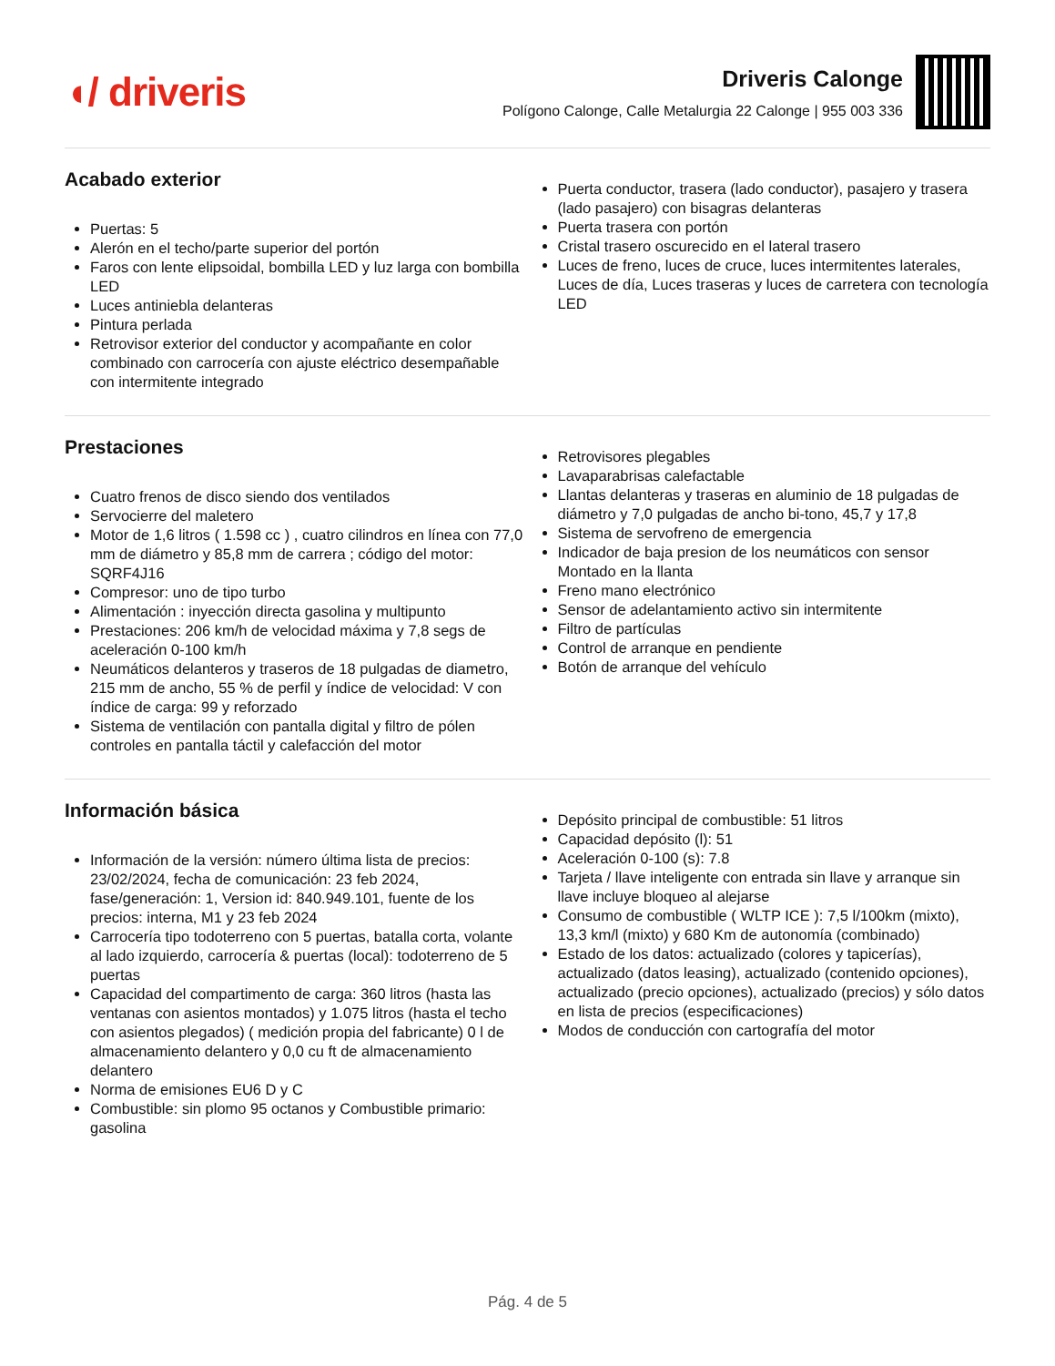◖/ driveris
Driveris Calonge
Polígono Calonge, Calle Metalurgia 22 Calonge | 955 003 336
Acabado exterior
Puertas: 5
Alerón en el techo/parte superior del portón
Faros con lente elipsoidal, bombilla LED y luz larga con bombilla LED
Luces antiniebla delanteras
Pintura perlada
Retrovisor exterior del conductor y acompañante en color combinado con carrocería con ajuste eléctrico desempañable con intermitente integrado
Puerta conductor, trasera (lado conductor), pasajero y trasera (lado pasajero) con bisagras delanteras
Puerta trasera con portón
Cristal trasero oscurecido en el lateral trasero
Luces de freno, luces de cruce, luces intermitentes laterales, Luces de día, Luces traseras y luces de carretera con tecnología LED
Prestaciones
Cuatro frenos de disco siendo dos ventilados
Servocierre del maletero
Motor de 1,6 litros ( 1.598 cc ) , cuatro cilindros en línea con 77,0 mm de diámetro y 85,8 mm de carrera ; código del motor: SQRF4J16
Compresor: uno de tipo turbo
Alimentación : inyección directa gasolina y multipunto
Prestaciones: 206 km/h de velocidad máxima y 7,8 segs de aceleración 0-100 km/h
Neumáticos delanteros y traseros de 18 pulgadas de diametro, 215 mm de ancho, 55 % de perfil y índice de velocidad: V con índice de carga: 99 y reforzado
Sistema de ventilación con pantalla digital y filtro de pólen controles en pantalla táctil y calefacción del motor
Retrovisores plegables
Lavaparabrisas calefactable
Llantas delanteras y traseras en aluminio de 18 pulgadas de diámetro y 7,0 pulgadas de ancho bi-tono, 45,7 y 17,8
Sistema de servofreno de emergencia
Indicador de baja presion de los neumáticos con sensor Montado en la llanta
Freno mano electrónico
Sensor de adelantamiento activo sin intermitente
Filtro de partículas
Control de arranque en pendiente
Botón de arranque del vehículo
Información básica
Información de la versión: número última lista de precios: 23/02/2024, fecha de comunicación: 23 feb 2024, fase/generación: 1, Version id: 840.949.101, fuente de los precios: interna, M1 y 23 feb 2024
Carrocería tipo todoterreno con 5 puertas, batalla corta, volante al lado izquierdo, carrocería & puertas (local): todoterreno de 5 puertas
Capacidad del compartimento de carga: 360 litros (hasta las ventanas con asientos montados) y 1.075 litros (hasta el techo con asientos plegados) ( medición propia del fabricante) 0 l de almacenamiento delantero y 0,0 cu ft de almacenamiento delantero
Norma de emisiones EU6 D y C
Combustible: sin plomo 95 octanos y Combustible primario: gasolina
Depósito principal de combustible: 51 litros
Capacidad depósito (l): 51
Aceleración 0-100 (s): 7.8
Tarjeta / llave inteligente con entrada sin llave y arranque sin llave incluye bloqueo al alejarse
Consumo de combustible ( WLTP ICE ): 7,5 l/100km (mixto), 13,3 km/l (mixto) y 680 Km de autonomía (combinado)
Estado de los datos: actualizado (colores y tapicerías), actualizado (datos leasing), actualizado (contenido opciones), actualizado (precio opciones), actualizado (precios) y sólo datos en lista de precios (especificaciones)
Modos de conducción con cartografía del motor
Pág. 4 de 5